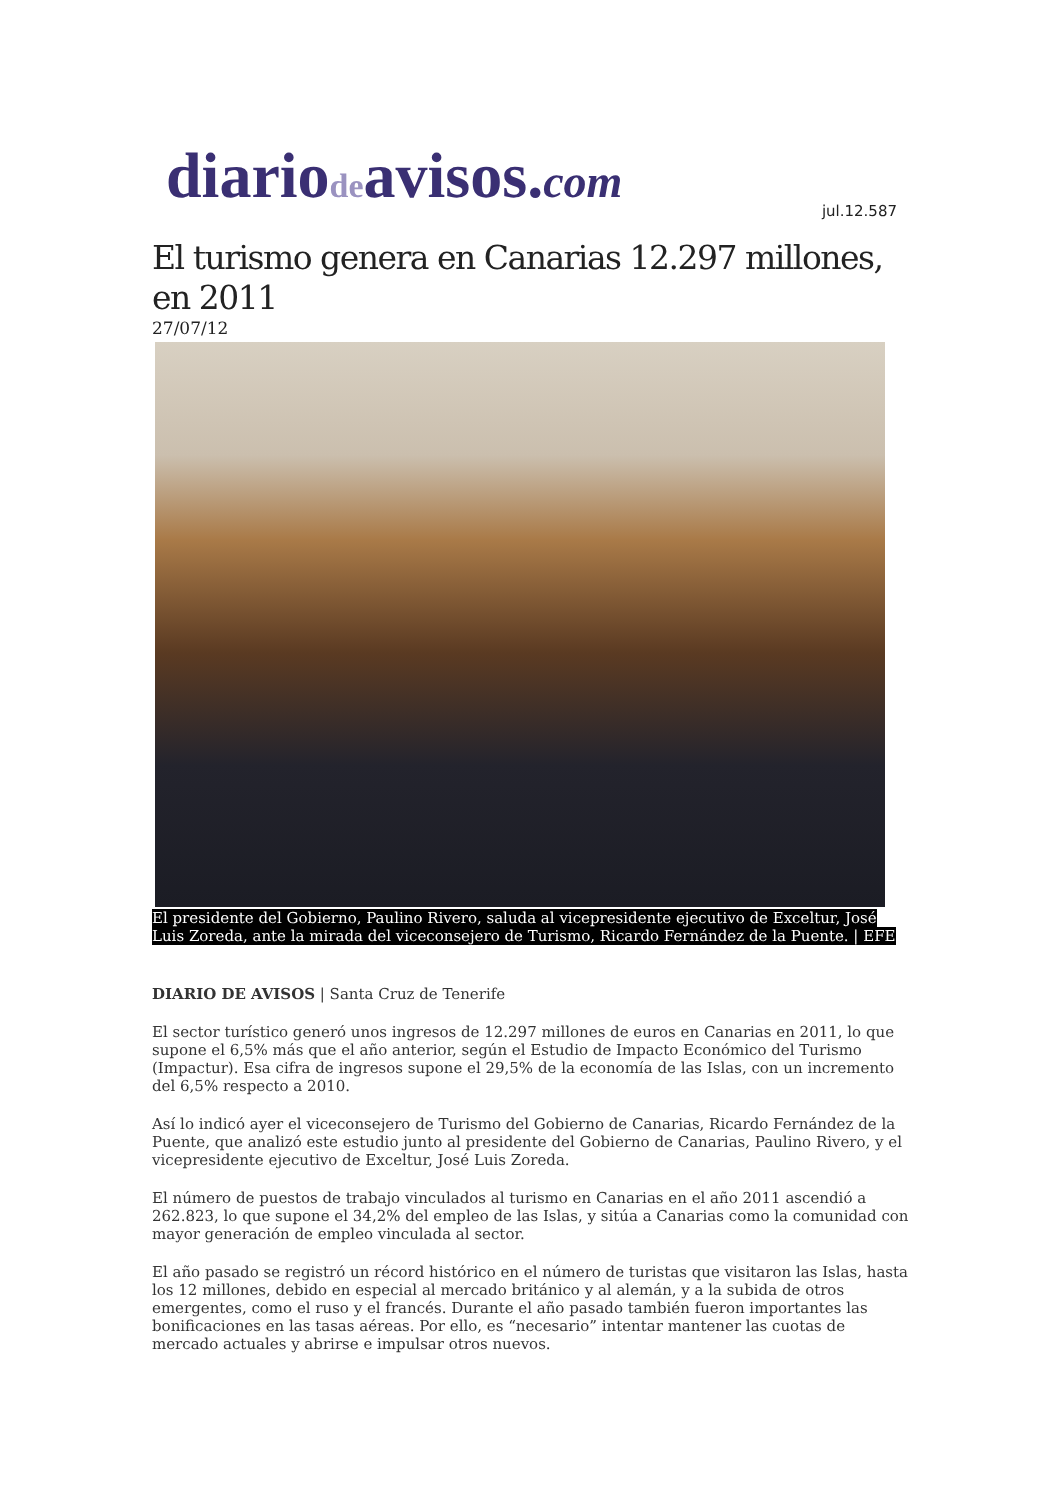diariodeavisos.com
jul.12.587
El turismo genera en Canarias 12.297 millones, en 2011
27/07/12
El presidente del Gobierno, Paulino Rivero, saluda al vicepresidente ejecutivo de Exceltur, José Luis Zoreda, ante la mirada del viceconsejero de Turismo, Ricardo Fernández de la Puente. | EFE
DIARIO DE AVISOS | Santa Cruz de Tenerife
El sector turístico generó unos ingresos de 12.297 millones de euros en Canarias en 2011, lo que supone el 6,5% más que el año anterior, según el Estudio de Impacto Económico del Turismo (Impactur). Esa cifra de ingresos supone el 29,5% de la economía de las Islas, con un incremento del 6,5% respecto a 2010.
Así lo indicó ayer el viceconsejero de Turismo del Gobierno de Canarias, Ricardo Fernández de la Puente, que analizó este estudio junto al presidente del Gobierno de Canarias, Paulino Rivero, y el vicepresidente ejecutivo de Exceltur, José Luis Zoreda.
El número de puestos de trabajo vinculados al turismo en Canarias en el año 2011 ascendió a 262.823, lo que supone el 34,2% del empleo de las Islas, y sitúa a Canarias como la comunidad con mayor generación de empleo vinculada al sector.
El año pasado se registró un récord histórico en el número de turistas que visitaron las Islas, hasta los 12 millones, debido en especial al mercado británico y al alemán, y a la subida de otros emergentes, como el ruso y el francés. Durante el año pasado también fueron importantes las bonificaciones en las tasas aéreas. Por ello, es “necesario” intentar mantener las cuotas de mercado actuales y abrirse e impulsar otros nuevos.